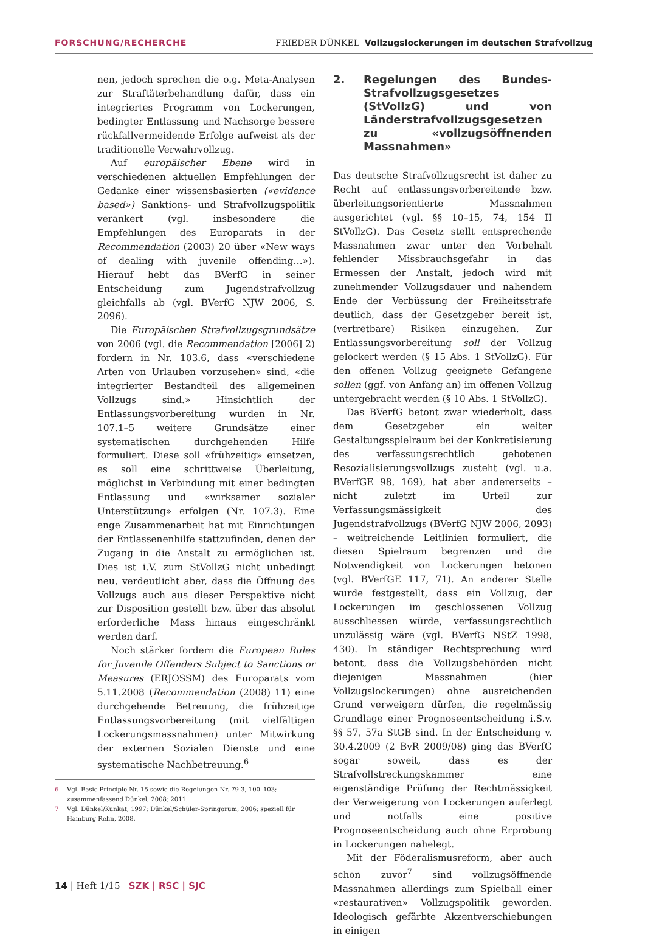FORSCHUNG/RECHERCHE FRIEDER DÜNKEL Vollzugslockerungen im deutschen Strafvollzug
nen, jedoch sprechen die o.g. Meta-Analysen zur Straftäterbehandlung dafür, dass ein integriertes Programm von Lockerungen, bedingter Entlassung und Nachsorge bessere rückfallvermeidende Erfolge aufweist als der traditionelle Verwahrvollzug.
Auf europäischer Ebene wird in verschiedenen aktuellen Empfehlungen der Gedanke einer wissensbasierten («evidence based») Sanktions- und Strafvollzugspolitik verankert (vgl. insbesondere die Empfehlungen des Europarats in der Recommendation (2003) 20 über «New ways of dealing with juvenile offending…»). Hierauf hebt das BVerfG in seiner Entscheidung zum Jugendstrafvollzug gleichfalls ab (vgl. BVerfG NJW 2006, S. 2096).
Die Europäischen Strafvollzugsgrundsätze von 2006 (vgl. die Recommendation [2006] 2) fordern in Nr. 103.6, dass «verschiedene Arten von Urlauben vorzusehen» sind, «die integrierter Bestandteil des allgemeinen Vollzugs sind.» Hinsichtlich der Entlassungsvorbereitung wurden in Nr. 107.1–5 weitere Grundsätze einer systematischen durchgehenden Hilfe formuliert. Diese soll «frühzeitig» einsetzen, es soll eine schrittweise Überleitung, möglichst in Verbindung mit einer bedingten Entlassung und «wirksamer sozialer Unterstützung» erfolgen (Nr. 107.3). Eine enge Zusammenarbeit hat mit Einrichtungen der Entlassenenhilfe stattzufinden, denen der Zugang in die Anstalt zu ermöglichen ist. Dies ist i.V. zum StVollzG nicht unbedingt neu, verdeutlicht aber, dass die Öffnung des Vollzugs auch aus dieser Perspektive nicht zur Disposition gestellt bzw. über das absolut erforderliche Mass hinaus eingeschränkt werden darf.
Noch stärker fordern die European Rules for Juvenile Offenders Subject to Sanctions or Measures (ERJOSSM) des Europarats vom 5.11.2008 (Recommendation (2008) 11) eine durchgehende Betreuung, die frühzeitige Entlassungsvorbereitung (mit vielfältigen Lockerungsmassnahmen) unter Mitwirkung der externen Sozialen Dienste und eine systematische Nachbetreuung.<sup>6</sup>
2. Regelungen des Bundes-Strafvollzugsgesetzes (StVollzG) und von Länderstrafvollzugsgesetzen zu «vollzugsöffnenden Massnahmen»
Das deutsche Strafvollzugsrecht ist daher zu Recht auf entlassungsvorbereitende bzw. überleitungsorientierte Massnahmen ausgerichtet (vgl. §§ 10–15, 74, 154 II StVollzG). Das Gesetz stellt entsprechende Massnahmen zwar unter den Vorbehalt fehlender Missbrauchsgefahr in das Ermessen der Anstalt, jedoch wird mit zunehmender Vollzugsdauer und nahendem Ende der Verbüssung der Freiheitsstrafe deutlich, dass der Gesetzgeber bereit ist, (vertretbare) Risiken einzugehen. Zur Entlassungsvorbereitung soll der Vollzug gelockert werden (§ 15 Abs. 1 StVollzG). Für den offenen Vollzug geeignete Gefangene sollen (ggf. von Anfang an) im offenen Vollzug untergebracht werden (§ 10 Abs. 1 StVollzG).
Das BVerfG betont zwar wiederholt, dass dem Gesetzgeber ein weiter Gestaltungsspielraum bei der Konkretisierung des verfassungsrechtlich gebotenen Resozialisierungsvollzugs zusteht (vgl. u.a. BVerfGE 98, 169), hat aber andererseits – nicht zuletzt im Urteil zur Verfassungsmässigkeit des Jugendstrafvollzugs (BVerfG NJW 2006, 2093) – weitreichende Leitlinien formuliert, die diesen Spielraum begrenzen und die Notwendigkeit von Lockerungen betonen (vgl. BVerfGE 117, 71). An anderer Stelle wurde festgestellt, dass ein Vollzug, der Lockerungen im geschlossenen Vollzug ausschliessen würde, verfassungsrechtlich unzulässig wäre (vgl. BVerfG NStZ 1998, 430). In ständiger Rechtsprechung wird betont, dass die Vollzugsbehörden nicht diejenigen Massnahmen (hier Vollzugslockerungen) ohne ausreichenden Grund verweigern dürfen, die regelmässig Grundlage einer Prognoseentscheidung i.S.v. §§ 57, 57a StGB sind. In der Entscheidung v. 30.4.2009 (2 BvR 2009/08) ging das BVerfG sogar soweit, dass es der Strafvollstreckungskammer eine eigenständige Prüfung der Rechtmässigkeit der Verweigerung von Lockerungen auferlegt und notfalls eine positive Prognoseentscheidung auch ohne Erprobung in Lockerungen nahelegt.
Mit der Föderalismusreform, aber auch schon zuvor<sup>7</sup> sind vollzugsöffnende Massnahmen allerdings zum Spielball einer «restaurativen» Vollzugspolitik geworden. Ideologisch gefärbte Akzentverschiebungen in einigen
6 Vgl. Basic Principle Nr. 15 sowie die Regelungen Nr. 79.3, 100–103; zusammenfassend Dünkel, 2008; 2011.
7 Vgl. Dünkel/Kunkat, 1997; Dünkel/Schüler-Springorum, 2006; speziell für Hamburg Rehn, 2008.
14 | Heft 1/15 SZK | RSC | SJC